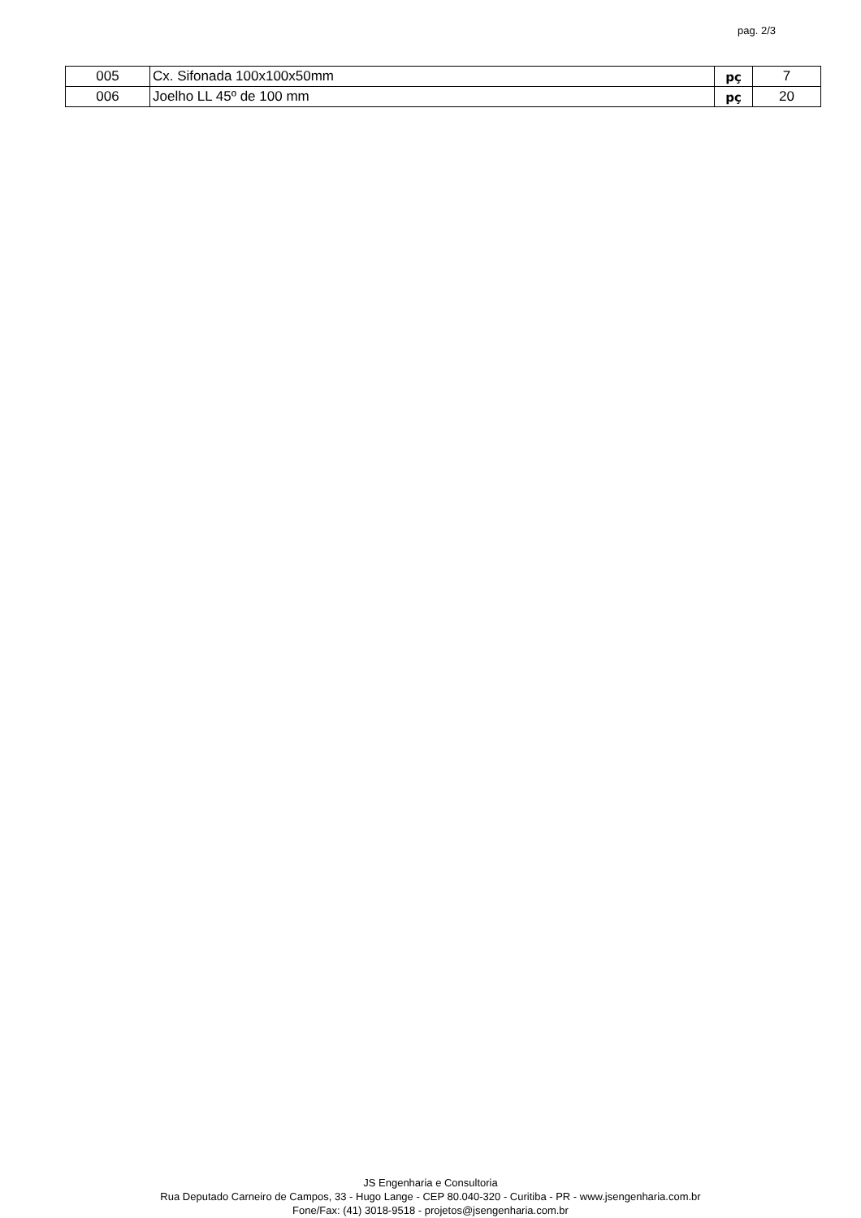pag. 2/3
| 005 | Cx. Sifonada 100x100x50mm | pç | 7 |
| 006 | Joelho LL 45º de 100 mm | pç | 20 |
JS Engenharia e Consultoria
Rua Deputado Carneiro de Campos, 33 - Hugo Lange - CEP 80.040-320 - Curitiba - PR - www.jsengenharia.com.br
Fone/Fax: (41) 3018-9518 - projetos@jsengenharia.com.br